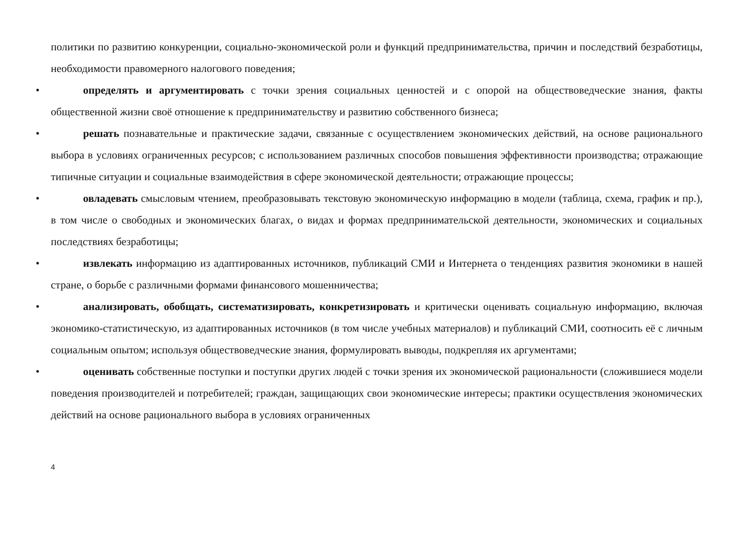политики по развитию конкуренции, социально-экономической роли и функций предпринимательства, причин и последствий безработицы, необходимости правомерного налогового поведения;
• определять и аргументировать с точки зрения социальных ценностей и с опорой на обществоведческие знания, факты общественной жизни своё отношение к предпринимательству и развитию собственного бизнеса;
• решать познавательные и практические задачи, связанные с осуществлением экономических действий, на основе рационального выбора в условиях ограниченных ресурсов; с использованием различных способов повышения эффективности производства; отражающие типичные ситуации и социальные взаимодействия в сфере экономической деятельности; отражающие процессы;
• овладевать смысловым чтением, преобразовывать текстовую экономическую информацию в модели (таблица, схема, график и пр.), в том числе о свободных и экономических благах, о видах и формах предпринимательской деятельности, экономических и социальных последствиях безработицы;
• извлекать информацию из адаптированных источников, публикаций СМИ и Интернета о тенденциях развития экономики в нашей стране, о борьбе с различными формами финансового мошенничества;
• анализировать, обобщать, систематизировать, конкретизировать и критически оценивать социальную информацию, включая экономико-статистическую, из адаптированных источников (в том числе учебных материалов) и публикаций СМИ, соотносить её с личным социальным опытом; используя обществоведческие знания, формулировать выводы, подкрепляя их аргументами;
• оценивать собственные поступки и поступки других людей с точки зрения их экономической рациональности (сложившиеся модели поведения производителей и потребителей; граждан, защищающих свои экономические интересы; практики осуществления экономических действий на основе рационального выбора в условиях ограниченных
4